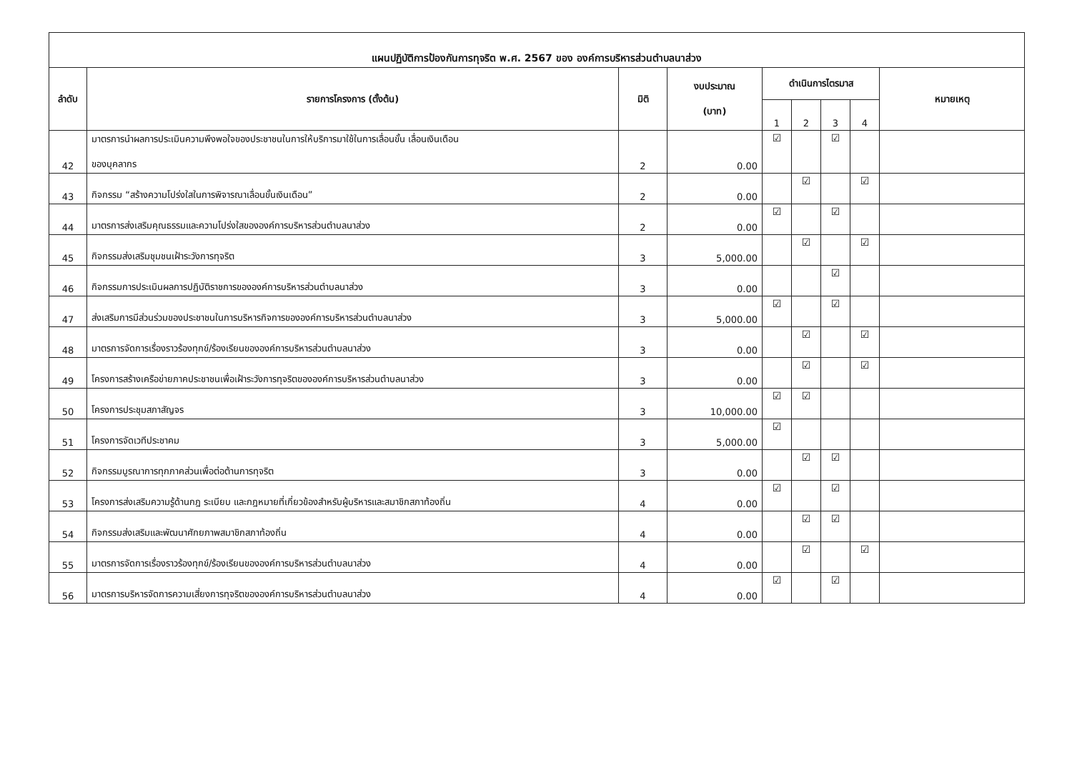| แผนปฏิบัติการป้องกันการทุจริต พ.ศ. 2567 ของ องค์การบริหารส่วนตำบลนาส่วง | | | | | | | | |
| ลำดับ | รายการโครงการ (ตั้งต้น) | มิติ | งบประมาณ (บาท) | ดำเนินการไตรมาส | | | | หมายเหตุ |
| | | | | 1 | 2 | 3 | 4 | |
| 42 | มาตรการนำผลการประเมินความพึงพอใจของประชาชนในการให้บริการมาใช้ในการเลื่อนขั้น เลื่อนเงินเดือน ของบุคลากร | 2 | 0.00 | ☑ | | ☑ | | |
| 43 | กิจกรรม “สร้างความโปร่งใสในการพิจารณาเลื่อนขั้นเงินเดือน” | 2 | 0.00 | | ☑ | | ☑ | |
| 44 | มาตรการส่งเสริมคุณธรรมและความโปร่งใสขององค์การบริหารส่วนตำบลนาส่วง | 2 | 0.00 | ☑ | | ☑ | | |
| 45 | กิจกรรมส่งเสริมชุมชนเฝ้าระวังการทุจริต | 3 | 5,000.00 | | ☑ | | ☑ | |
| 46 | กิจกรรมการประเมินผลการปฏิบัติราชการขององค์การบริหารส่วนตำบลนาส่วง | 3 | 0.00 | | | ☑ | | |
| 47 | ส่งเสริมการมีส่วนร่วมของประชาชนในการบริหารกิจการขององค์การบริหารส่วนตำบลนาส่วง | 3 | 5,000.00 | ☑ | | ☑ | | |
| 48 | มาตรการจัดการเรื่องราวร้องทุกข์/ร้องเรียนขององค์การบริหารส่วนตำบลนาส่วง | 3 | 0.00 | | ☑ | | ☑ | |
| 49 | โครงการสร้างเครือข่ายภาคประชาชนเพื่อเฝ้าระวังการทุจริตขององค์การบริหารส่วนตำบลนาส่วง | 3 | 0.00 | | ☑ | | ☑ | |
| 50 | โครงการประชุมสภาสัญจร | 3 | 10,000.00 | ☑ | ☑ | | | |
| 51 | โครงการจัดเวทีประชาคม | 3 | 5,000.00 | ☑ | | | | |
| 52 | กิจกรรมบูรณาการทุกภาคส่วนเพื่อต่อต้านการทุจริต | 3 | 0.00 | | ☑ | ☑ | | |
| 53 | โครงการส่งเสริมความรู้ด้านกฎ ระเบียบ และกฎหมายที่เกี่ยวข้องสำหรับผู้บริหารและสมาชิกสภาท้องถิ่น | 4 | 0.00 | ☑ | | ☑ | | |
| 54 | กิจกรรมส่งเสริมและพัฒนาศักยภาพสมาชิกสภาท้องถิ่น | 4 | 0.00 | | ☑ | ☑ | | |
| 55 | มาตรการจัดการเรื่องราวร้องทุกข์/ร้องเรียนขององค์การบริหารส่วนตำบลนาส่วง | 4 | 0.00 | | ☑ | | ☑ | |
| 56 | มาตรการบริหารจัดการความเสี่ยงการทุจริตขององค์การบริหารส่วนตำบลนาส่วง | 4 | 0.00 | ☑ | | ☑ | | |